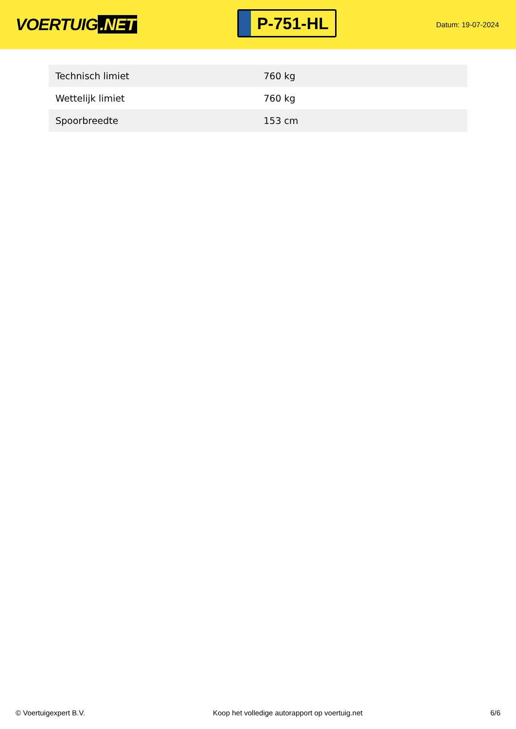VOERTUIG.NET
P-751-HL
Datum: 19-07-2024
| Technisch limiet | 760 kg |
| Wettelijk limiet | 760 kg |
| Spoorbreedte | 153 cm |
© Voertuigexpert B.V. Koop het volledige autorapport op voertuig.net 6/6